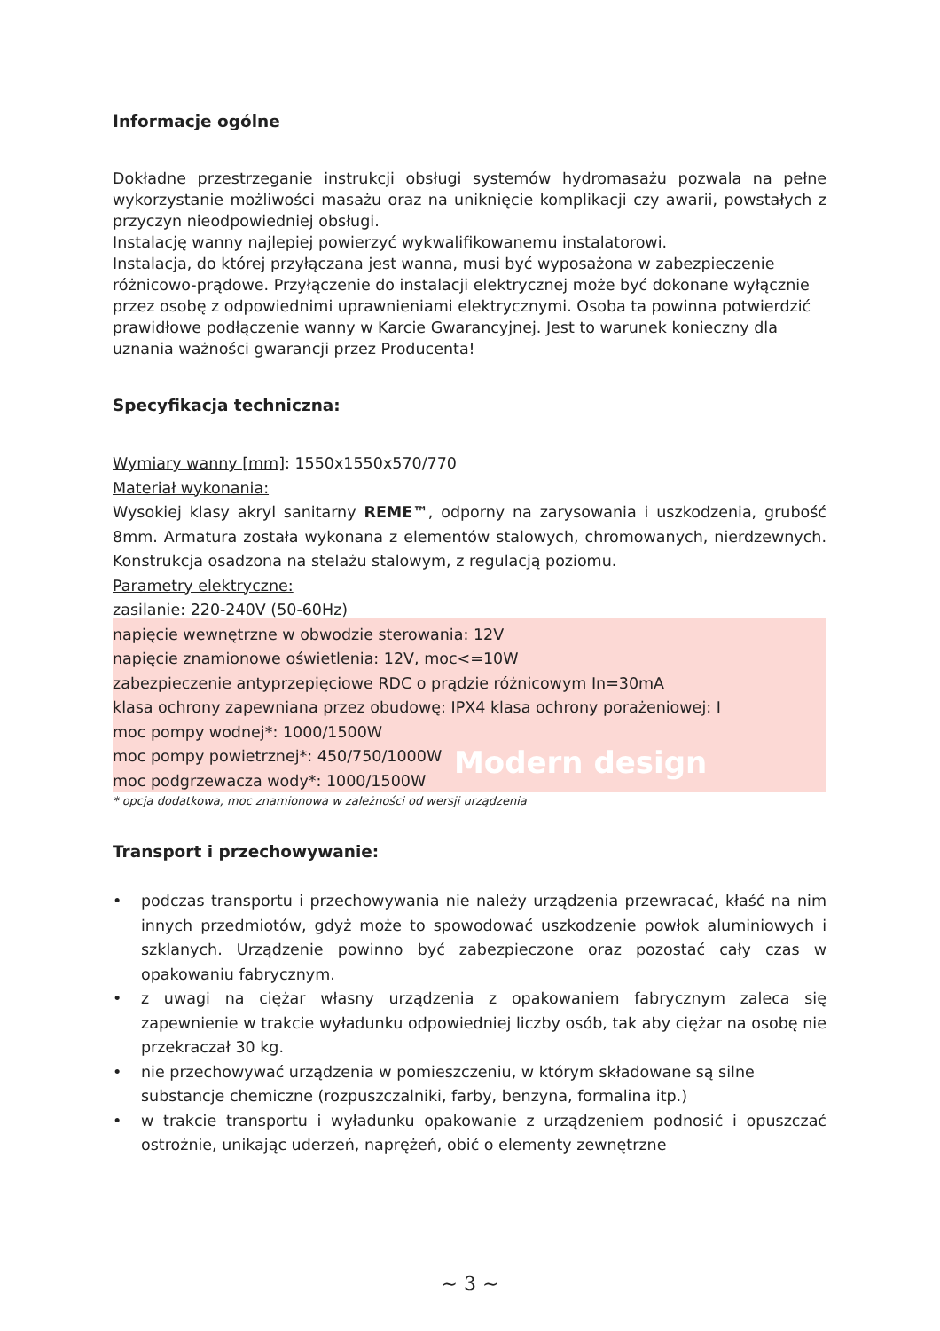Modern design
Informacje ogólne
Dokładne przestrzeganie instrukcji obsługi systemów hydromasażu pozwala na pełne wykorzystanie możliwości masażu oraz na uniknięcie komplikacji czy awarii, powstałych z przyczyn nieodpowiedniej obsługi.
Instalację wanny najlepiej powierzyć wykwalifikowanemu instalatorowi.
Instalacja, do której przyłączana jest wanna, musi być wyposażona w zabezpieczenie różnicowo-prądowe. Przyłączenie do instalacji elektrycznej może być dokonane wyłącznie przez osobę z odpowiednimi uprawnieniami elektrycznymi. Osoba ta powinna potwierdzić prawidłowe podłączenie wanny w Karcie Gwarancyjnej. Jest to warunek konieczny dla uznania ważności gwarancji przez Producenta!
Specyfikacja techniczna:
Wymiary wanny [mm]: 1550x1550x570/770
Materiał wykonania:
Wysokiej klasy akryl sanitarny REME™, odporny na zarysowania i uszkodzenia, grubość 8mm. Armatura została wykonana z elementów stalowych, chromowanych, nierdzewnych. Konstrukcja osadzona na stelażu stalowym, z regulacją poziomu.
Parametry elektryczne:
zasilanie: 220-240V (50-60Hz)
napięcie wewnętrzne w obwodzie sterowania: 12V
napięcie znamionowe oświetlenia: 12V, moc<=10W
zabezpieczenie antyprzepięciowe RDC o prądzie różnicowym In=30mA
klasa ochrony zapewniana przez obudowę: IPX4 klasa ochrony porażeniowej: I
moc pompy wodnej*: 1000/1500W
moc pompy powietrznej*: 450/750/1000W
moc podgrzewacza wody*: 1000/1500W
* opcja dodatkowa, moc znamionowa w zależności od wersji urządzenia
Transport i przechowywanie:
• podczas transportu i przechowywania nie należy urządzenia przewracać, kłaść na nim innych przedmiotów, gdyż może to spowodować uszkodzenie powłok aluminiowych i szklanych. Urządzenie powinno być zabezpieczone oraz pozostać cały czas w opakowaniu fabrycznym.
• z uwagi na ciężar własny urządzenia z opakowaniem fabrycznym zaleca się zapewnienie w trakcie wyładunku odpowiedniej liczby osób, tak aby ciężar na osobę nie przekraczał 30 kg.
• nie przechowywać urządzenia w pomieszczeniu, w którym składowane są silne substancje chemiczne (rozpuszczalniki, farby, benzyna, formalina itp.)
• w trakcie transportu i wyładunku opakowanie z urządzeniem podnosić i opuszczać ostrożnie, unikając uderzeń, naprężeń, obić o elementy zewnętrzne
~ 3 ~